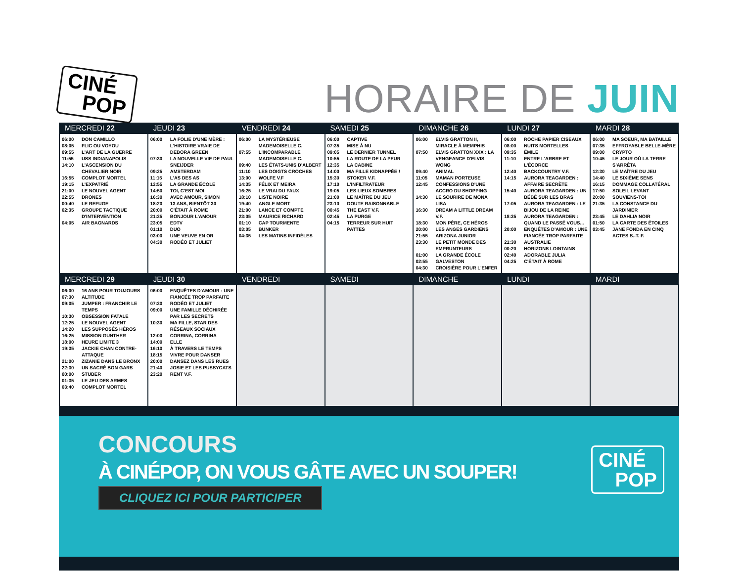CINÉ
POP
HORAIRE DE JUIN
| MERCREDI 22 | JEUDI 23 | VENDREDI 24 | SAMEDI 25 | DIMANCHE 26 | LUNDI 27 | MARDI 28 |
| --- | --- | --- | --- | --- | --- | --- |
| 06:00 DON CAMILLO 08:05 FLIC OU VOYOU 09:55 L'ART DE LA GUERRE 11:55 USS INDIANAPOLIS 14:10 L'ASCENSION DU CHEVALIER NOIR 16:55 COMPLOT MORTEL 19:15 L'EXPATRIÉ 21:00 LE NOUVEL AGENT 22:55 DRONES 00:40 LE REFUGE 02:35 GROUPE TACTIQUE D'INTERVENTION 04:05 AIR BAGNARDS | 06:00 LA FOLIE D'UNE MÈRE : L'HISTOIRE VRAIE DE DEBORA GREEN 07:30 LA NOUVELLE VIE DE PAUL SNEIJDER 09:25 AMSTERDAM 11:15 L'AS DES AS 12:55 LA GRANDE ÉCOLE 14:50 TOI, C'EST MOI 16:30 AVEC AMOUR, SIMON 18:20 13 ANS, BIENTÔT 30 20:00 C'ÉTAIT À ROME 21:35 BONJOUR L'AMOUR 23:05 EDTV 01:10 DUO 03:00 UNE VEUVE EN OR 04:30 RODÉO ET JULIET | 06:00 LA MYSTÉRIEUSE MADEMOISELLE C. 07:55 L'INCOMPARABLE MADEMOISELLE C. 09:40 LES ÉTATS-UNIS D'ALBERT 11:10 LES DOIGTS CROCHES 13:00 WOLFE V.F 14:35 FÉLIX ET MEIRA 16:25 LE VRAI DU FAUX 18:10 LISTE NOIRE 19:40 ANGLE MORT 21:00 LANCE ET COMPTE 23:05 MAURICE RICHARD 01:10 CAP TOURMENTE 03:05 BUNKER 04:35 LES MATINS INFIDÈLES | 06:00 CAPTIVE 07:35 MISE À NU 09:05 LE DERNIER TUNNEL 10:55 LA ROUTE DE LA PEUR 12:35 LA CABINE 14:00 MA FILLE KIDNAPPÉE ! 15:30 STOKER V.F. 17:10 L'INFILTRATEUR 19:05 LES LIEUX SOMBRES 21:00 LE MAÎTRE DU JEU 23:10 DOUTE RAISONNABLE 00:45 THE EAST V.F. 02:45 LA PURGE 04:15 TERREUR SUR HUIT PATTES | 06:00 ELVIS GRATTON II, MIRACLE À MEMPHIS 07:50 ELVIS GRATTON XXX : LA VENGEANCE D'ELVIS WONG 09:40 ANIMAL 11:05 MAMAN PORTEUSE 12:45 CONFESSIONS D'UNE ACCRO DU SHOPPING 14:30 LE SOURIRE DE MONA LISA 16:30 DREAM A LITTLE DREAM V.F. 18:30 MON PÈRE, CE HÉROS 20:00 LES ANGES GARDIENS 21:55 ARIZONA JUNIOR 23:30 LE PETIT MONDE DES EMPRUNTEURS 01:00 LA GRANDE ÉCOLE 02:55 GALVESTON 04:30 CROISIÈRE POUR L'ENFER | 06:00 ROCHE PAPIER CISEAUX 08:00 NUITS MORTELLES 09:35 ÉMILE 11:10 ENTRE L'ARBRE ET L'ÉCORCE 12:40 BACKCOUNTRY V.F. 14:15 AURORA TEAGARDEN : AFFAIRE SECRÈTE 15:40 AURORA TEAGARDEN : UN BÉBÉ SUR LES BRAS 17:05 AURORA TEAGARDEN : LE BIJOU DE LA REINE 18:35 AURORA TEAGARDEN : QUAND LE PASSÉ VOUS... 20:00 ENQUÊTES D'AMOUR : UNE FIANCÉE TROP PARFAITE 21:30 AUSTRALIE 00:20 HORIZONS LOINTAINS 02:40 ADORABLE JULIA 04:25 C'ÉTAIT À ROME | 06:00 MA SOEUR, MA BATAILLE 07:35 EFFROYABLE BELLE-MÈRE 09:00 CRYPTO 10:45 LE JOUR OÙ LA TERRE S'ARRÊTA 12:30 LE MAÎTRE DU JEU 14:40 LE SIXIÈME SENS 16:15 DOMMAGE COLLATÉRAL 17:50 SOLEIL LEVANT 20:00 SOUVIENS-TOI 21:35 LA CONSTANCE DU JARDINIER 23:45 LE DAHLIA NOIR 01:50 LA CARTE DES ÉTOILES 03:45 JANE FONDA EN CINQ ACTES S.-T. F. |
| MERCREDI 29 | JEUDI 30 | VENDREDI | SAMEDI | DIMANCHE | LUNDI | MARDI |
| 06:00 16 ANS POUR TOUJOURS 07:30 ALTITUDE 09:05 JUMPER : FRANCHIR LE TEMPS 10:30 OBSESSION FATALE 12:25 LE NOUVEL AGENT 14:20 LES SUPPOSÉS HÉROS 16:25 MISSION GUNTHER 18:00 HEURE LIMITE 3 19:35 JACKIE CHAN CONTRE-ATTAQUE 21:00 ZIZANIE DANS LE BRONX 22:30 UN SACRÉ BON GARS 00:00 STUBER 01:35 LE JEU DES ARMES 03:40 COMPLOT MORTEL | 06:00 ENQUÊTES D'AMOUR : UNE FIANCÉE TROP PARFAITE 07:30 RODÉO ET JULIET 09:00 UNE FAMILLE DÉCHIRÉE PAR LES SECRETS 10:30 MA FILLE, STAR DES RÉSEAUX SOCIAUX 12:00 CORRINA, CORRINA 14:00 ELLE 16:10 À TRAVERS LE TEMPS 18:15 VIVRE POUR DANSER 20:00 DANSEZ DANS LES RUES 21:40 JOSIE ET LES PUSSYCATS 23:20 RENT V.F. | | | | | |
CONCOURS
À CINÉPOP, ON VOUS GÂTE AVEC UN SOUPER!
CLIQUEZ ICI POUR PARTICIPER
CINÉ
POP